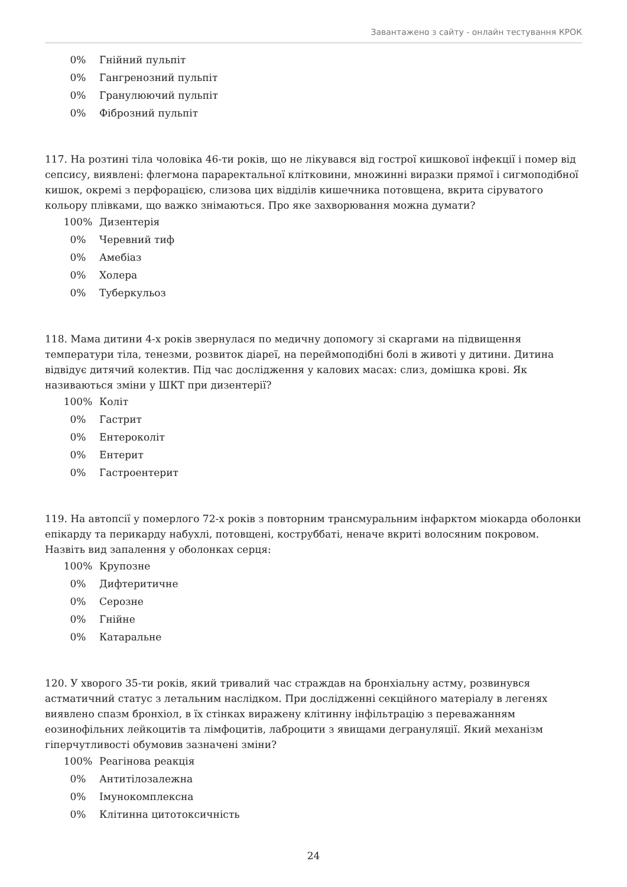Завантажено з сайту - онлайн тестування КРОК
| 0% | Гнійний пульпіт |
| 0% | Гангренозний пульпіт |
| 0% | Гранулюючий пульпіт |
| 0% | Фіброзний пульпіт |
117. На розтині тіла чоловіка 46-ти років, що не лікувався від гострої кишкової інфекції і помер від сепсису, виявлені: флегмона параректальної клітковини, множинні виразки прямої і сигмоподібної кишок, окремі з перфорацією, слизова цих відділів кишечника потовщена, вкрита сіруватого кольору плівками, що важко знімаються. Про яке захворювання можна думати?
| 100% | Дизентерія |
| 0% | Черевний тиф |
| 0% | Амебіаз |
| 0% | Холера |
| 0% | Туберкульоз |
118. Мама дитини 4-х років звернулася по медичну допомогу зі скаргами на підвищення температури тіла, тенезми, розвиток діареї, на переймоподібні болі в животі у дитини. Дитина відвідує дитячий колектив. Під час дослідження у калових масах: слиз, домішка крові. Як називаються зміни у ШКТ при дизентерії?
| 100% | Коліт |
| 0% | Гастрит |
| 0% | Ентероколіт |
| 0% | Ентерит |
| 0% | Гастроентерит |
119. На автопсії у померлого 72-х років з повторним трансмуральним інфарктом міокарда оболонки епікарду та перикарду набухлі, потовщені, коструббаті, неначе вкриті волосяним покровом. Назвіть вид запалення у оболонках серця:
| 100% | Крупозне |
| 0% | Дифтеритичне |
| 0% | Серозне |
| 0% | Гнійне |
| 0% | Катаральне |
120. У хворого 35-ти років, який тривалий час страждав на бронхіальну астму, розвинувся астматичний статус з летальним наслідком. При дослідженні секційного матеріалу в легенях виявлено спазм бронхіол, в їх стінках виражену клітинну інфільтрацію з переважанням еозинофільних лейкоцитів та лімфоцитів, лаброцити з явищами дегрануляції. Який механізм гіперчутливості обумовив зазначені зміни?
| 100% | Реагінова реакція |
| 0% | Антитілозалежна |
| 0% | Імунокомплексна |
| 0% | Клітинна цитотоксичність |
24